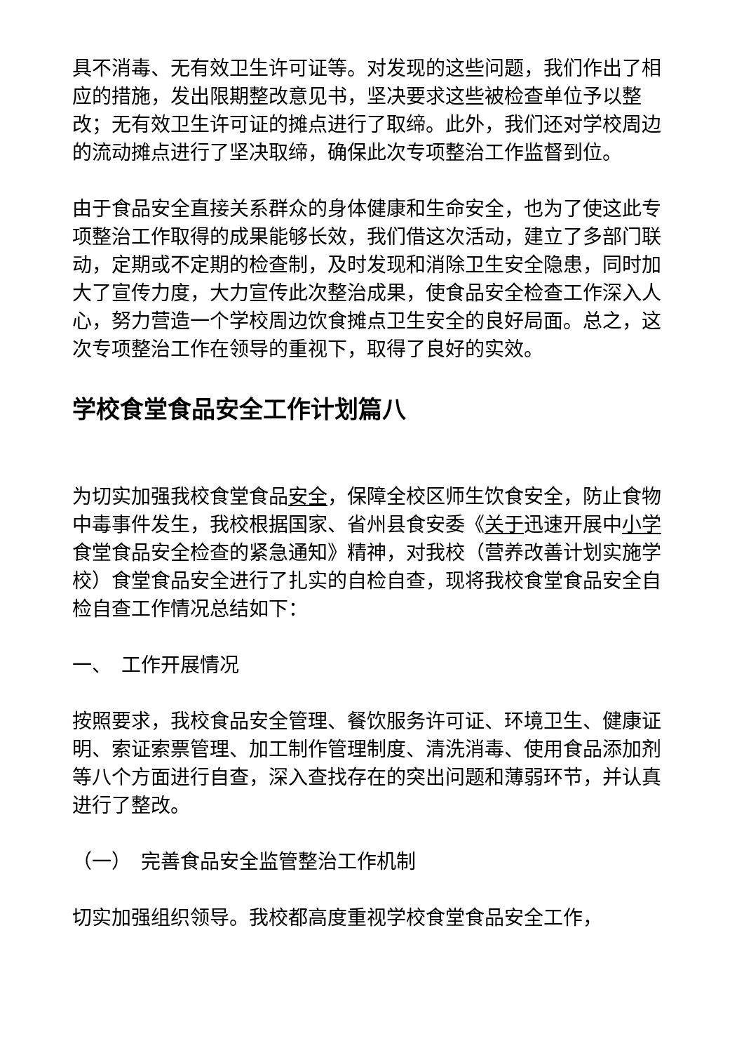具不消毒、无有效卫生许可证等。对发现的这些问题，我们作出了相应的措施，发出限期整改意见书，坚决要求这些被检查单位予以整改；无有效卫生许可证的摊点进行了取缔。此外，我们还对学校周边的流动摊点进行了坚决取缔，确保此次专项整治工作监督到位。
由于食品安全直接关系群众的身体健康和生命安全，也为了使这此专项整治工作取得的成果能够长效，我们借这次活动，建立了多部门联动，定期或不定期的检查制，及时发现和消除卫生安全隐患，同时加大了宣传力度，大力宣传此次整治成果，使食品安全检查工作深入人心，努力营造一个学校周边饮食摊点卫生安全的良好局面。总之，这次专项整治工作在领导的重视下，取得了良好的实效。
学校食堂食品安全工作计划篇八
为切实加强我校食堂食品安全，保障全校区师生饮食安全，防止食物中毒事件发生，我校根据国家、省州县食安委《关于迅速开展中小学食堂食品安全检查的紧急通知》精神，对我校（营养改善计划实施学校）食堂食品安全进行了扎实的自检自查，现将我校食堂食品安全自检自查工作情况总结如下：
一、　工作开展情况
按照要求，我校食品安全管理、餐饮服务许可证、环境卫生、健康证明、索证索票管理、加工制作管理制度、清洗消毒、使用食品添加剂等八个方面进行自查，深入查找存在的突出问题和薄弱环节，并认真进行了整改。
（一）　完善食品安全监管整治工作机制
切实加强组织领导。我校都高度重视学校食堂食品安全工作，